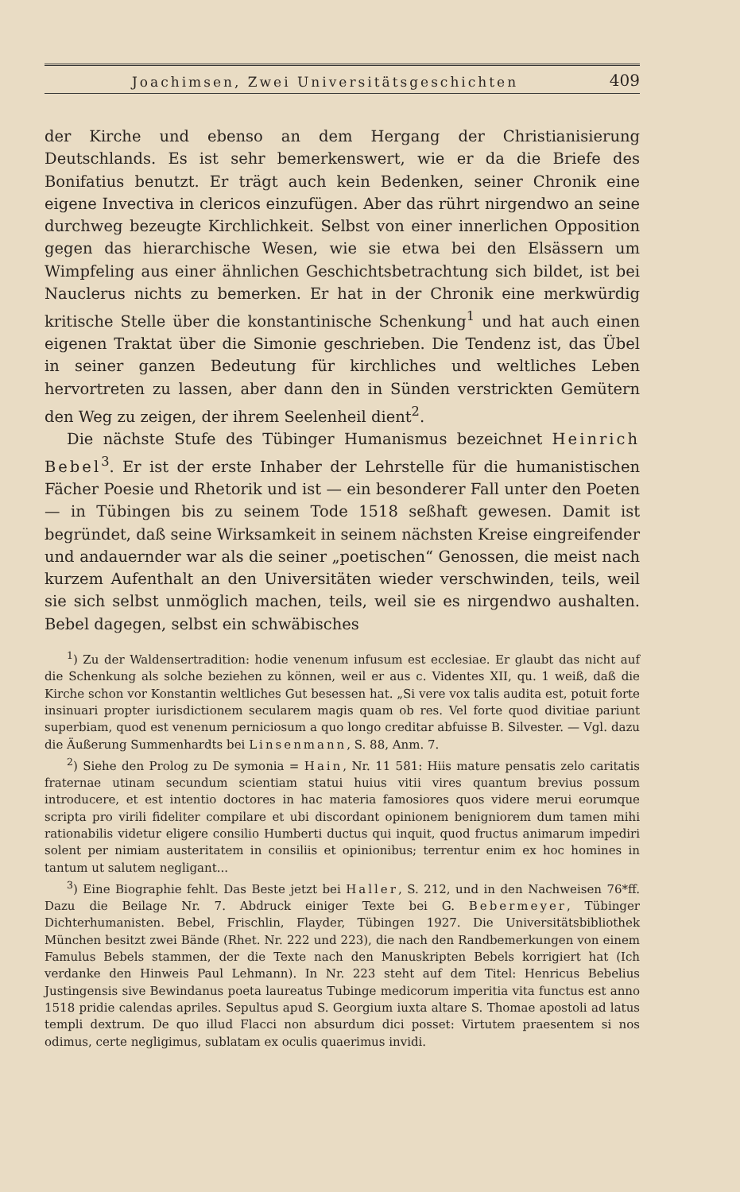Joachimsen, Zwei Universitätsgeschichten 409
der Kirche und ebenso an dem Hergang der Christianisierung Deutschlands. Es ist sehr bemerkenswert, wie er da die Briefe des Bonifatius benutzt. Er trägt auch kein Bedenken, seiner Chronik eine eigene Invectiva in clericos einzufügen. Aber das rührt nirgendwo an seine durchweg bezeugte Kirchlichkeit. Selbst von einer innerlichen Opposition gegen das hierarchische Wesen, wie sie etwa bei den Elsässern um Wimpfeling aus einer ähnlichen Geschichtsbetrachtung sich bildet, ist bei Nauclerus nichts zu bemerken. Er hat in der Chronik eine merkwürdig kritische Stelle über die konstantinische Schenkung<sup>1</sup> und hat auch einen eigenen Traktat über die Simonie geschrieben. Die Tendenz ist, das Übel in seiner ganzen Bedeutung für kirchliches und weltliches Leben hervortreten zu lassen, aber dann den in Sünden verstrickten Gemütern den Weg zu zeigen, der ihrem Seelenheil dient<sup>2</sup>.
Die nächste Stufe des Tübinger Humanismus bezeichnet Heinrich Bebel<sup>3</sup>. Er ist der erste Inhaber der Lehrstelle für die humanistischen Fächer Poesie und Rhetorik und ist — ein besonderer Fall unter den Poeten — in Tübingen bis zu seinem Tode 1518 seßhaft gewesen. Damit ist begründet, daß seine Wirksamkeit in seinem nächsten Kreise eingreifender und andauernder war als die seiner „poetischen“ Genossen, die meist nach kurzem Aufenthalt an den Universitäten wieder verschwinden, teils, weil sie sich selbst unmöglich machen, teils, weil sie es nirgendwo aushalten. Bebel dagegen, selbst ein schwäbisches
<sup>1</sup>) Zu der Waldensertradition: hodie venenum infusum est ecclesiae. Er glaubt das nicht auf die Schenkung als solche beziehen zu können, weil er aus c. Videntes XII, qu. 1 weiß, daß die Kirche schon vor Konstantin weltliches Gut besessen hat. „Si vere vox talis audita est, potuit forte insinuari propter iurisdictionem secularem magis quam ob res. Vel forte quod divitiae pariunt superbiam, quod est venenum perniciosum a quo longo creditar abfuisse B. Silvester. — Vgl. dazu die Äußerung Summenhardts bei Linsenmann, S. 88, Anm. 7.
<sup>2</sup>) Siehe den Prolog zu De symonia = Hain, Nr. 11 581: Hiis mature pensatis zelo caritatis fraternae utinam secundum scientiam statui huius vitii vires quantum brevius possum introducere, et est intentio doctores in hac materia famosiores quos videre merui eorumque scripta pro virili fideliter compilare et ubi discordant opinionem benigniorem dum tamen mihi rationabilis videtur eligere consilio Humberti ductus qui inquit, quod fructus animarum impediri solent per nimiam austeritatem in consiliis et opinionibus; terrentur enim ex hoc homines in tantum ut salutem negligant...
<sup>3</sup>) Eine Biographie fehlt. Das Beste jetzt bei Haller, S. 212, und in den Nachweisen 76*ff. Dazu die Beilage Nr. 7. Abdruck einiger Texte bei G. Bebermeyer, Tübinger Dichterhumanisten. Bebel, Frischlin, Flayder, Tübingen 1927. Die Universitätsbibliothek München besitzt zwei Bände (Rhet. Nr. 222 und 223), die nach den Randbemerkungen von einem Famulus Bebels stammen, der die Texte nach den Manuskripten Bebels korrigiert hat (Ich verdanke den Hinweis Paul Lehmann). In Nr. 223 steht auf dem Titel: Henricus Bebelius Justingensis sive Bewindanus poeta laureatus Tubinge medicorum imperitia vita functus est anno 1518 pridie calendas apriles. Sepultus apud S. Georgium iuxta altare S. Thomae apostoli ad latus templi dextrum. De quo illud Flacci non absurdum dici posset: Virtutem praesentem si nos odimus, certe negligimus, sublatam ex oculis quaerimus invidi.